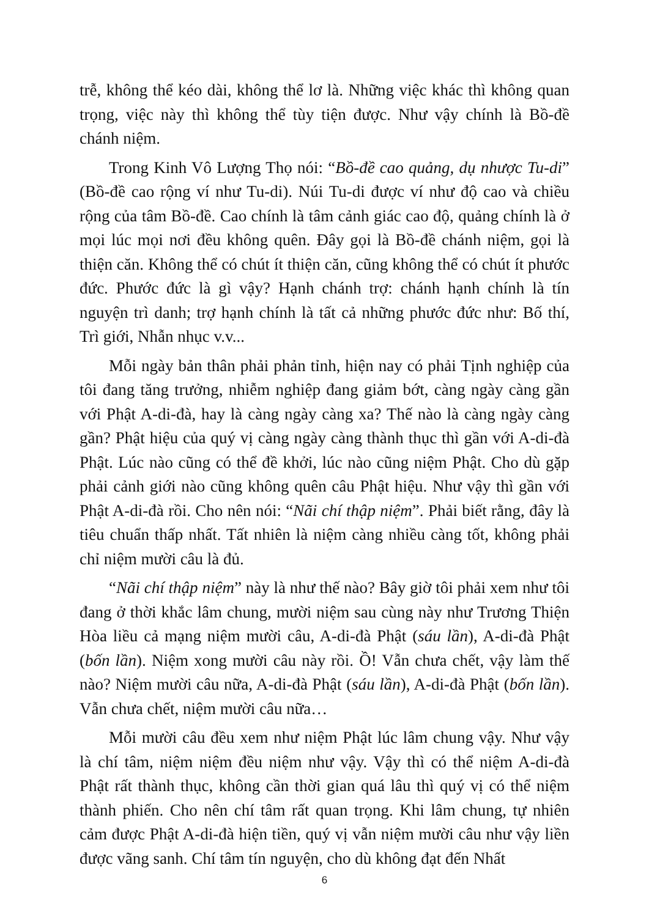trễ, không thể kéo dài, không thể lơ là. Những việc khác thì không quan trọng, việc này thì không thể tùy tiện được. Như vậy chính là Bồ-đề chánh niệm.
Trong Kinh Vô Lượng Thọ nói: “Bồ-đề cao quảng, dụ nhược Tu-di” (Bồ-đề cao rộng ví như Tu-di). Núi Tu-di được ví như độ cao và chiều rộng của tâm Bồ-đề. Cao chính là tâm cảnh giác cao độ, quảng chính là ở mọi lúc mọi nơi đều không quên. Đây gọi là Bồ-đề chánh niệm, gọi là thiện căn. Không thể có chút ít thiện căn, cũng không thể có chút ít phước đức. Phước đức là gì vậy? Hạnh chánh trợ: chánh hạnh chính là tín nguyện trì danh; trợ hạnh chính là tất cả những phước đức như: Bố thí, Trì giới, Nhẫn nhục v.v...
Mỗi ngày bản thân phải phản tỉnh, hiện nay có phải Tịnh nghiệp của tôi đang tăng trưởng, nhiễm nghiệp đang giảm bớt, càng ngày càng gần với Phật A-di-đà, hay là càng ngày càng xa? Thế nào là càng ngày càng gần? Phật hiệu của quý vị càng ngày càng thành thục thì gần với A-di-đà Phật. Lúc nào cũng có thể đề khởi, lúc nào cũng niệm Phật. Cho dù gặp phải cảnh giới nào cũng không quên câu Phật hiệu. Như vậy thì gần với Phật A-di-đà rồi. Cho nên nói: “Nãi chí thập niệm”. Phải biết rằng, đây là tiêu chuẩn thấp nhất. Tất nhiên là niệm càng nhiều càng tốt, không phải chỉ niệm mười câu là đủ.
“Nãi chí thập niệm” này là như thế nào? Bây giờ tôi phải xem như tôi đang ở thời khắc lâm chung, mười niệm sau cùng này như Trương Thiện Hòa liều cả mạng niệm mười câu, A-di-đà Phật (sáu lần), A-di-đà Phật (bốn lần). Niệm xong mười câu này rồi. Ồ! Vẫn chưa chết, vậy làm thế nào? Niệm mười câu nữa, A-di-đà Phật (sáu lần), A-di-đà Phật (bốn lần). Vẫn chưa chết, niệm mười câu nữa…
Mỗi mười câu đều xem như niệm Phật lúc lâm chung vậy. Như vậy là chí tâm, niệm niệm đều niệm như vậy. Vậy thì có thể niệm A-di-đà Phật rất thành thục, không cần thời gian quá lâu thì quý vị có thể niệm thành phiến. Cho nên chí tâm rất quan trọng. Khi lâm chung, tự nhiên cảm được Phật A-di-đà hiện tiền, quý vị vẫn niệm mười câu như vậy liền được vãng sanh. Chí tâm tín nguyện, cho dù không đạt đến Nhất
6